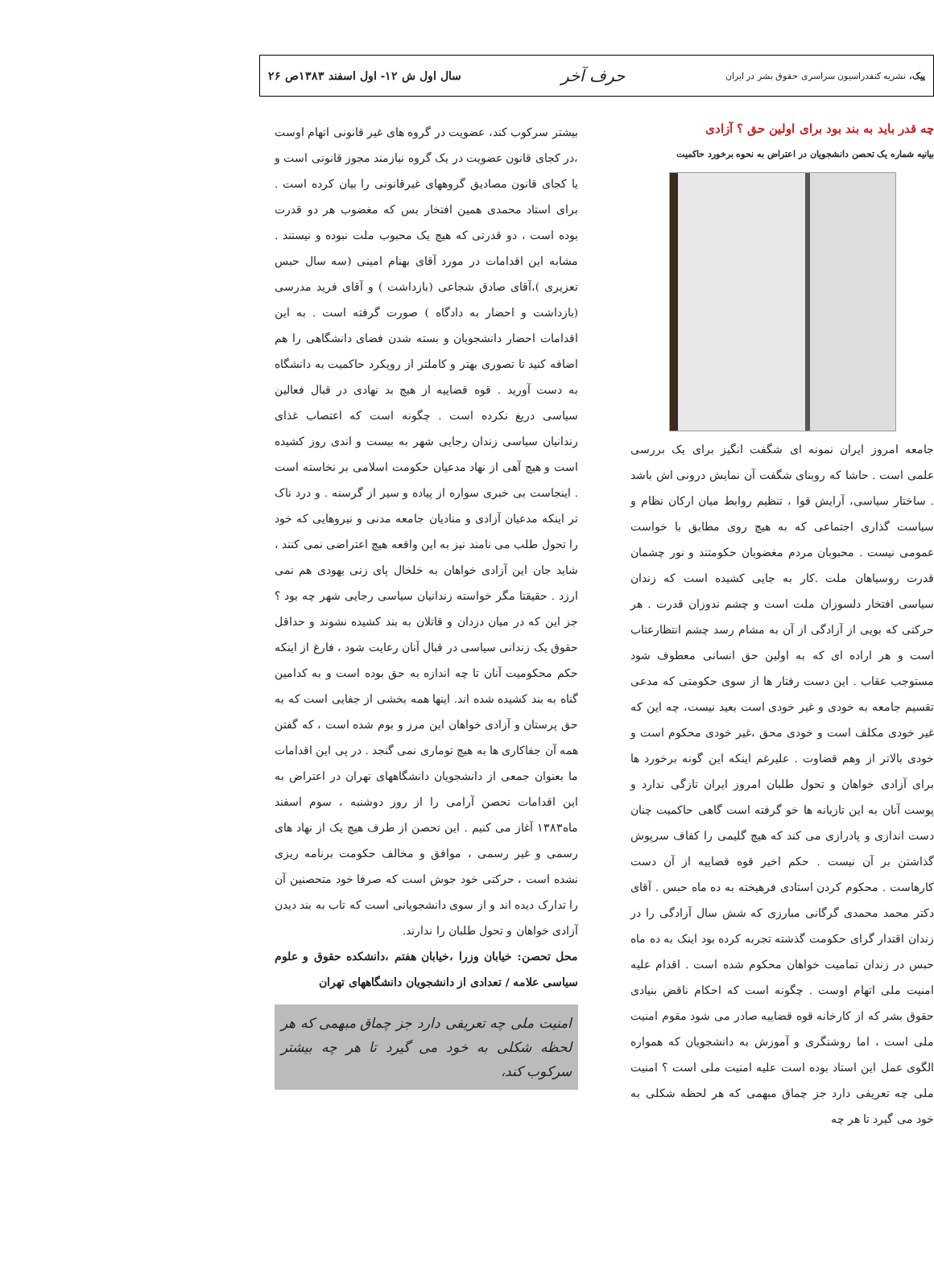پیک، نشریه کنفدراسیون سراسری حقوق بشر در ایران
حرف آخر
سال اول ش ۱۲- اول اسفند ۱۳۸۳ص ۲۶
چه قدر باید به بند بود برای اولین حق ؟ آزادی
بیانیه شماره یک تحصن دانشجویان در اعتراض به نحوه برخورد حاکمیت
جامعه امروز ایران نمونه ای شگفت انگیز برای یک بررسی علمی است . حاشا که روبنای شگفت آن نمایش درونی اش باشد . ساختار سیاسی، آرایش قوا ، تنظیم روابط میان ارکان نظام و سیاست گذاری اجتماعی که به هیچ روی مطابق با خواست عمومی نیست . محبوبان مردم مغضوبان حکومتند و نور چشمان قدرت روسیاهان ملت .کار به جایی کشیده است که زندان سیاسی افتخار دلسوزان ملت است و چشم ندوزان قدرت . هر حرکتی که بویی از آزادگی از آن به مشام رسد چشم انتظارعتاب است و هر اراده ای که به اولین حق انسانی معطوف شود مستوجب عقاب . این دست رفتار ها از سوی حکومتی که مدعی تقسیم جامعه به خودی و غیر خودی است بعید نیست، چه این که غیر خودی مکلف است و خودی محق ،غیر خودی محکوم است و خودی بالاتر از وهم قضاوت . علیرغم اینکه این گونه برخورد ها برای آزادی خواهان و تحول طلبان امروز ایران تازگی ندارد و پوست آنان به این تازیانه ها خو گرفته است گاهی حاکمیت چنان دست اندازی و پادرازی می کند که هیچ گلیمی را کفاف سرپوش گذاشتن بر آن نیست . حکم اخیر قوه قضاییه از آن دست کارهاست . محکوم کردن استادی فرهیخته به ده ماه حبس . آقای دکتر محمد محمدی گرگانی مبارزی که شش سال آزادگی را در زندان اقتدار گرای حکومت گذشته تجربه کرده بود اینک به ده ماه حبس در زندان تمامیت خواهان محکوم شده است . اقدام علیه امنیت ملی اتهام اوست . چگونه است که احکام ناقض بنیادی حقوق بشر که از کارخانه قوه قضاییه صادر می شود مقوم امنیت ملی است ، اما روشنگری و آموزش به دانشجویان که همواره الگوی عمل این استاد بوده است علیه امنیت ملی است ؟ امنیت ملی چه تعریفی دارد جز چماق مبهمی که هر لحظه شکلی به خود می گیرد تا هر چه
بیشتر سرکوب کند، عضویت در گروه های غیر قانونی اتهام اوست ،در کجای قانون عضویت در یک گروه نیازمند مجوز قانونی است و یا کجای قانون مصادیق گروههای غیرقانونی را بیان کرده است . برای استاد محمدی همین افتخار بس که مغضوب هر دو قدرت بوده است ، دو قدرتی که هیچ یک محبوب ملت نبوده و نیستند . مشابه این اقدامات در مورد آقای بهنام امینی (سه سال حبس تعزیری )،آقای صادق شجاعی (بازداشت ) و آقای فرید مدرسی (بازداشت و احضار به دادگاه ) صورت گرفته است . به این اقدامات احضار دانشجویان و بسته شدن فضای دانشگاهی را هم اضافه کنید تا تصوری بهتر و کاملتر از رویکرد حاکمیت به دانشگاه به دست آورید . قوه قضاییه از هیچ بد نهادی در قبال فعالین سیاسی دریغ نکرده است . چگونه است که اعتصاب غذای رندانیان سیاسی زندان رجایی شهر به بیست و اندی روز کشیده است و هیچ آهی از نهاد مدعیان حکومت اسلامی بر نخاسته است . اینجاست بی خبری سواره از پیاده و سیر از گرسنه . و درد ناک تر اینکه مدعیان آزادی و منادیان جامعه مدنی و نیروهایی که خود را تحول طلب می نامند نیز به این واقعه هیچ اعتراضی نمی کنند ، شاید جان این آزادی خواهان به خلخال پای زنی یهودی هم نمی ارزد . حقیقتا مگر خواسته زندانیان سیاسی رجایی شهر چه بود ؟ جز این که در میان دزدان و قاتلان به بند کشیده نشوند و حداقل حقوق یک زندانی سیاسی در قبال آنان رعایت شود ، فارغ از اینکه حکم محکومیت آنان تا چه اندازه به حق بوده است و به کدامین گناه به بند کشیده شده اند. اینها همه بخشی از جفایی است که به حق پرستان و آزادی خواهان این مرز و بوم شده است ، که گفتن همه آن جفاکاری ها به هیچ توماری نمی گنجد . در پی این اقدامات ما بعنوان جمعی از دانشجویان دانشگاههای تهران در اعتراض به این اقدامات تحصن آرامی را از روز دوشنبه ، سوم اسفند ماه۱۳۸۳ آغاز می کنیم . این تحصن از طرف هیچ یک از نهاد های رسمی و غیر رسمی ، موافق و مخالف حکومت برنامه ریزی نشده است ، حرکتی خود جوش است که صرفا خود متحصنین آن را تدارک دیده اند و از سوی دانشجویانی است که تاب به بند دیدن آزادی خواهان و تحول طلبان را ندارند.
محل تحصن: خیابان وزرا ،خیابان هفتم ،دانشکده حقوق و علوم سیاسی علامه / تعدادی از دانشجویان دانشگاههای تهران
امنیت ملی چه تعریفی دارد جز چماق مبهمی که هر لحظه شکلی به خود می گیرد تا هر چه بیشتر سرکوب کند،